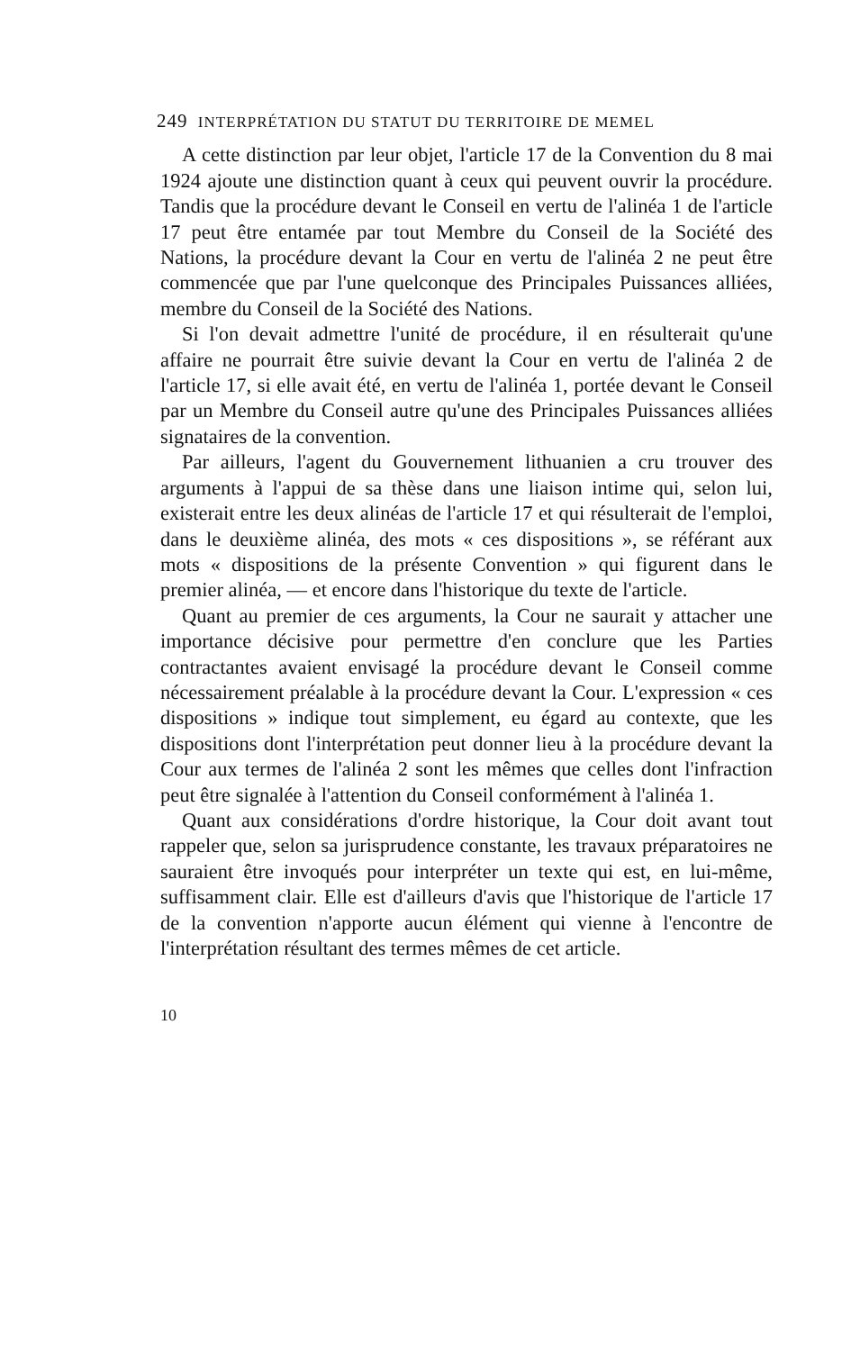249 INTERPRÉTATION DU STATUT DU TERRITOIRE DE MEMEL
A cette distinction par leur objet, l'article 17 de la Convention du 8 mai 1924 ajoute une distinction quant à ceux qui peuvent ouvrir la procédure. Tandis que la procédure devant le Conseil en vertu de l'alinéa 1 de l'article 17 peut être entamée par tout Membre du Conseil de la Société des Nations, la procédure devant la Cour en vertu de l'alinéa 2 ne peut être commencée que par l'une quelconque des Principales Puissances alliées, membre du Conseil de la Société des Nations.
Si l'on devait admettre l'unité de procédure, il en résulterait qu'une affaire ne pourrait être suivie devant la Cour en vertu de l'alinéa 2 de l'article 17, si elle avait été, en vertu de l'alinéa 1, portée devant le Conseil par un Membre du Conseil autre qu'une des Principales Puissances alliées signataires de la convention.
Par ailleurs, l'agent du Gouvernement lithuanien a cru trouver des arguments à l'appui de sa thèse dans une liaison intime qui, selon lui, existerait entre les deux alinéas de l'article 17 et qui résulterait de l'emploi, dans le deuxième alinéa, des mots « ces dispositions », se référant aux mots « dispositions de la présente Convention » qui figurent dans le premier alinéa, — et encore dans l'historique du texte de l'article.
Quant au premier de ces arguments, la Cour ne saurait y attacher une importance décisive pour permettre d'en conclure que les Parties contractantes avaient envisagé la procédure devant le Conseil comme nécessairement préalable à la procédure devant la Cour. L'expression « ces dispositions » indique tout simplement, eu égard au contexte, que les dispositions dont l'interprétation peut donner lieu à la procédure devant la Cour aux termes de l'alinéa 2 sont les mêmes que celles dont l'infraction peut être signalée à l'attention du Conseil conformément à l'alinéa 1.
Quant aux considérations d'ordre historique, la Cour doit avant tout rappeler que, selon sa jurisprudence constante, les travaux préparatoires ne sauraient être invoqués pour interpréter un texte qui est, en lui-même, suffisamment clair. Elle est d'ailleurs d'avis que l'historique de l'article 17 de la convention n'apporte aucun élément qui vienne à l'encontre de l'interprétation résultant des termes mêmes de cet article.
10